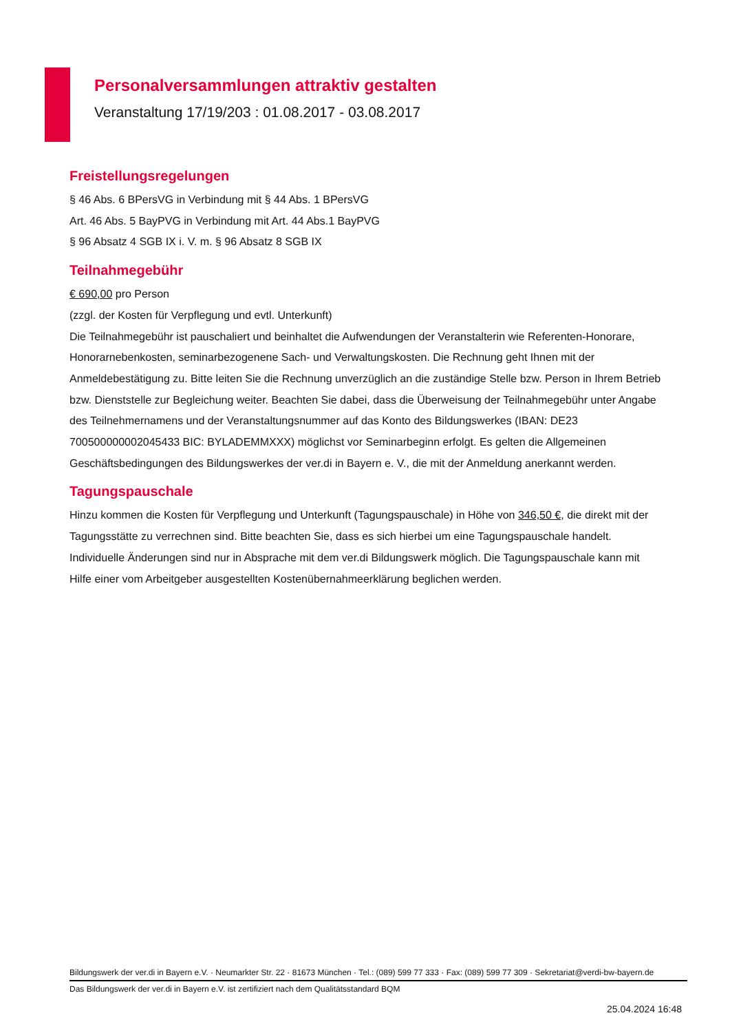Personalversammlungen attraktiv gestalten
Veranstaltung 17/19/203 : 01.08.2017 - 03.08.2017
Freistellungsregelungen
§ 46 Abs. 6 BPersVG in Verbindung mit § 44 Abs. 1 BPersVG
Art. 46 Abs. 5 BayPVG in Verbindung mit Art. 44 Abs.1 BayPVG
§ 96 Absatz 4 SGB IX i. V. m. § 96 Absatz 8 SGB IX
Teilnahmegebühr
€ 690,00 pro Person
(zzgl. der Kosten für Verpflegung und evtl. Unterkunft)
Die Teilnahmegebühr ist pauschaliert und beinhaltet die Aufwendungen der Veranstalterin wie Referenten-Honorare, Honorarnebenkosten, seminarbezogenene Sach- und Verwaltungskosten. Die Rechnung geht Ihnen mit der Anmeldebestätigung zu. Bitte leiten Sie die Rechnung unverzüglich an die zuständige Stelle bzw. Person in Ihrem Betrieb bzw. Dienststelle zur Begleichung weiter. Beachten Sie dabei, dass die Überweisung der Teilnahmegebühr unter Angabe des Teilnehmernamens und der Veranstaltungsnummer auf das Konto des Bildungswerkes (IBAN: DE23 700500000002045433 BIC: BYLADEMMXXX) möglichst vor Seminarbeginn erfolgt. Es gelten die Allgemeinen Geschäftsbedingungen des Bildungswerkes der ver.di in Bayern e. V., die mit der Anmeldung anerkannt werden.
Tagungspauschale
Hinzu kommen die Kosten für Verpflegung und Unterkunft (Tagungspauschale) in Höhe von 346,50 €, die direkt mit der Tagungsstätte zu verrechnen sind. Bitte beachten Sie, dass es sich hierbei um eine Tagungspauschale handelt. Individuelle Änderungen sind nur in Absprache mit dem ver.di Bildungswerk möglich. Die Tagungspauschale kann mit Hilfe einer vom Arbeitgeber ausgestellten Kostenübernahmeerklärung beglichen werden.
Bildungswerk der ver.di in Bayern e.V. · Neumarkter Str. 22 · 81673 München · Tel.: (089) 599 77 333 · Fax: (089) 599 77 309 · Sekretariat@verdi-bw-bayern.de
Das Bildungswerk der ver.di in Bayern e.V. ist zertifiziert nach dem Qualitätsstandard BQM
25.04.2024 16:48